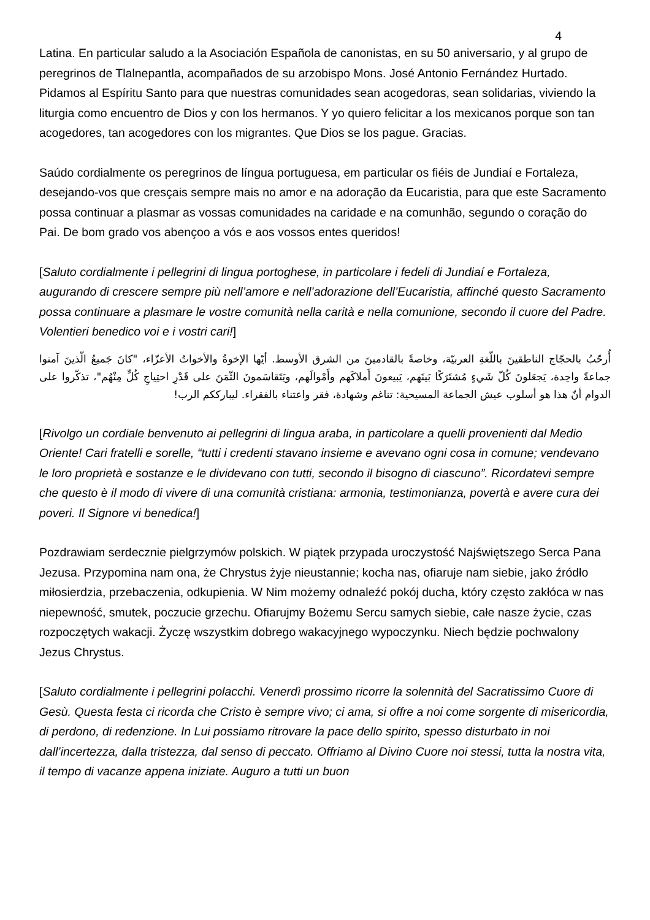4
Latina. En particular saludo a la Asociación Española de canonistas, en su 50 aniversario, y al grupo de peregrinos de Tlalnepantla, acompañados de su arzobispo Mons. José Antonio Fernández Hurtado. Pidamos al Espíritu Santo para que nuestras comunidades sean acogedoras, sean solidarias, viviendo la liturgia como encuentro de Dios y con los hermanos. Y yo quiero felicitar a los mexicanos porque son tan acogedores, tan acogedores con los migrantes. Que Dios se los pague. Gracias.
Saúdo cordialmente os peregrinos de língua portuguesa, em particular os fiéis de Jundiaí e Fortaleza, desejando-vos que cresçais sempre mais no amor e na adoração da Eucaristia, para que este Sacramento possa continuar a plasmar as vossas comunidades na caridade e na comunhão, segundo o coração do Pai. De bom grado vos abençoo a vós e aos vossos entes queridos!
[Saluto cordialmente i pellegrini di lingua portoghese, in particolare i fedeli di Jundiaí e Fortaleza, augurando di crescere sempre più nell’amore e nell’adorazione dell’Eucaristia, affinché questo Sacramento possa continuare a plasmare le vostre comunità nella carità e nella comunione, secondo il cuore del Padre. Volentieri benedico voi e i vostri cari!]
أُرحّبُ بالحجّاج الناطقينَ باللّغةِ العربيّة، وخاصةً بالقادمينَ من الشرق الأوسط. أيّها الإخوةُ والأخواتُ الأعزّاء، "كانَ جَميعُ الّذينَ آمنوا جماعةً واحِدة، يَجعَلونَ كُلّ شَيءٍ مُشتَرَكًا بَينَهم، يَبيعونَ أَملاكَهم وأَمْوالَهم، ويَتَقاسَمونَ الثّمَنَ على قَدْرِ احتِياجِ كُلِّ مِنْهُم"، تذكّروا على الدوام أنّ هذا هو أسلوب عيش الجماعة المسيحية: تناغم وشهادة، فقر واعتناء بالفقراء. ليبارككم الرب!
[Rivolgo un cordiale benvenuto ai pellegrini di lingua araba, in particolare a quelli provenienti dal Medio Oriente! Cari fratelli e sorelle, “tutti i credenti stavano insieme e avevano ogni cosa in comune; vendevano le loro proprietà e sostanze e le dividevano con tutti, secondo il bisogno di ciascuno”. Ricordatevi sempre che questo è il modo di vivere di una comunità cristiana: armonia, testimonianza, povertà e avere cura dei poveri. Il Signore vi benedica!]
Pozdrawiam serdecznie pielgrzymów polskich. W piątek przypada uroczystość Najświętszego Serca Pana Jezusa. Przypomina nam ona, że Chrystus żyje nieustannie; kocha nas, ofiaruje nam siebie, jako źródło miłosierdzia, przebaczenia, odkupienia. W Nim możemy odnaleźć pokój ducha, który często zakłóca w nas niepewność, smutek, poczucie grzechu. Ofiarujmy Bożemu Sercu samych siebie, całe nasze życie, czas rozpoczętych wakacji. Życzę wszystkim dobrego wakacyjnego wypoczynku. Niech będzie pochwalony Jezus Chrystus.
[Saluto cordialmente i pellegrini polacchi. Venerdì prossimo ricorre la solennità del Sacratissimo Cuore di Gesù. Questa festa ci ricorda che Cristo è sempre vivo; ci ama, si offre a noi come sorgente di misericordia, di perdono, di redenzione. In Lui possiamo ritrovare la pace dello spirito, spesso disturbato in noi dall’incertezza, dalla tristezza, dal senso di peccato. Offriamo al Divino Cuore noi stessi, tutta la nostra vita, il tempo di vacanze appena iniziate. Auguro a tutti un buon